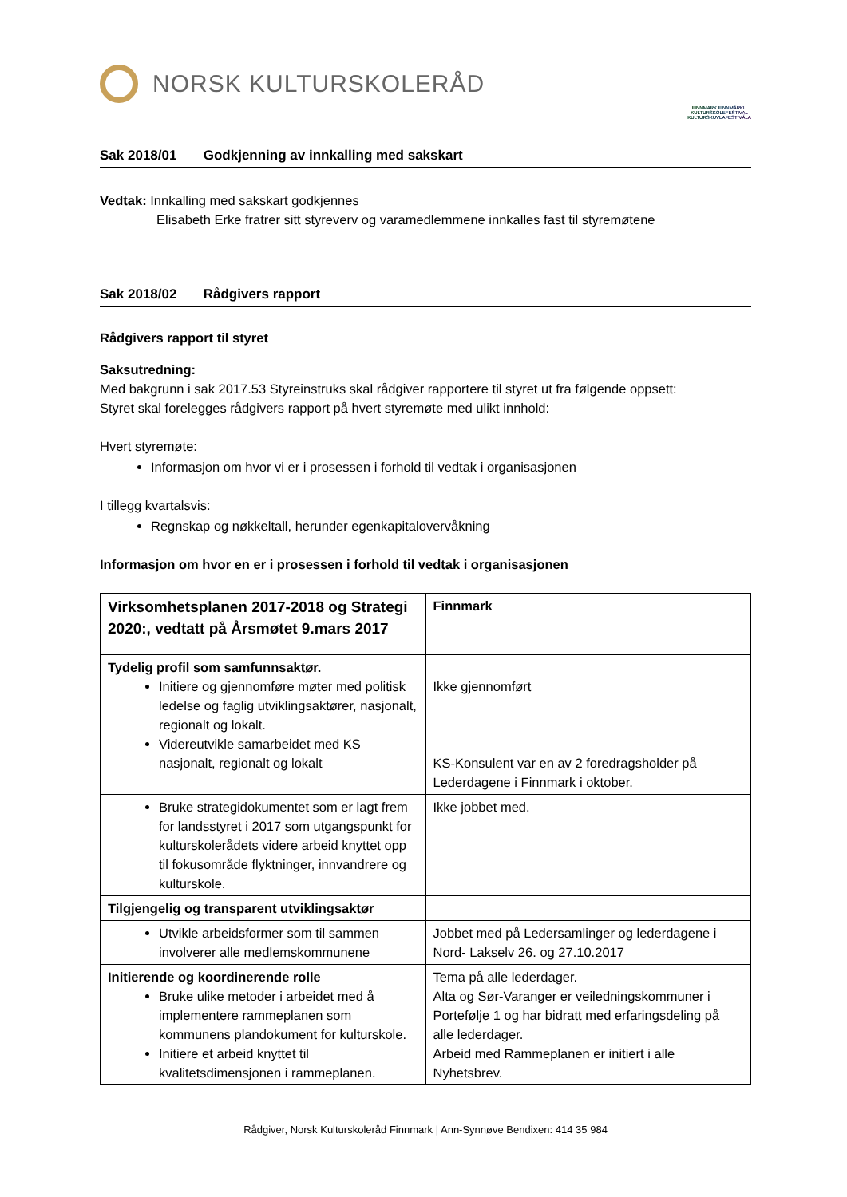NORSK KULTURSKOLERÅD
FINNMARK FINNMÁRKU KULTURSKOLEFESTIVAL KULTURSKUVLAFESTIVÁLA
Sak 2018/01 Godkjenning av innkalling med sakskart
Vedtak: Innkalling med sakskart godkjennes
Elisabeth Erke fratrer sitt styreverv og varamedlemmene innkalles fast til styremøtene
Sak 2018/02 Rådgivers rapport
Rådgivers rapport til styret
Saksutredning:
Med bakgrunn i sak 2017.53 Styreinstruks skal rådgiver rapportere til styret ut fra følgende oppsett:
Styret skal forelegges rådgivers rapport på hvert styremøte med ulikt innhold:
Hvert styremøte:
Informasjon om hvor vi er i prosessen i forhold til vedtak i organisasjonen
I tillegg kvartalsvis:
Regnskap og nøkkeltall, herunder egenkapitalovervåkning
Informasjon om hvor en er i prosessen i forhold til vedtak i organisasjonen
| Virksomhetsplanen 2017-2018 og Strategi 2020:, vedtatt på Årsmøtet 9.mars 2017 | Finnmark |
| Tydelig profil som samfunnsaktør. Initiere og gjennomføre møter med politisk ledelse og faglig utviklingsaktører, nasjonalt, regionalt og lokalt. Videreutvikle samarbeidet med KS nasjonalt, regionalt og lokalt | Ikke gjennomført KS-Konsulent var en av 2 foredragsholder på Lederdagene i Finnmark i oktober. |
| Bruke strategidokumentet som er lagt frem for landsstyret i 2017 som utgangspunkt for kulturskolerådets videre arbeid knyttet opp til fokusområde flyktninger, innvandrere og kulturskole. | Ikke jobbet med. |
| Tilgjengelig og transparent utviklingsaktør | |
| Utvikle arbeidsformer som til sammen involverer alle medlemskommunene | Jobbet med på Ledersamlinger og lederdagene i Nord- Lakselv 26. og 27.10.2017 |
| Initierende og koordinerende rolle Bruke ulike metoder i arbeidet med å implementere rammeplanen som kommunens plandokument for kulturskole. Initiere et arbeid knyttet til kvalitetsdimensjonen i rammeplanen. | Tema på alle lederdager. Alta og Sør-Varanger er veiledningskommuner i Portefølje 1 og har bidratt med erfaringsdeling på alle lederdager. Arbeid med Rammeplanen er initiert i alle Nyhetsbrev. |
Rådgiver, Norsk Kulturskoleråd Finnmark | Ann-Synnøve Bendixen: 414 35 984